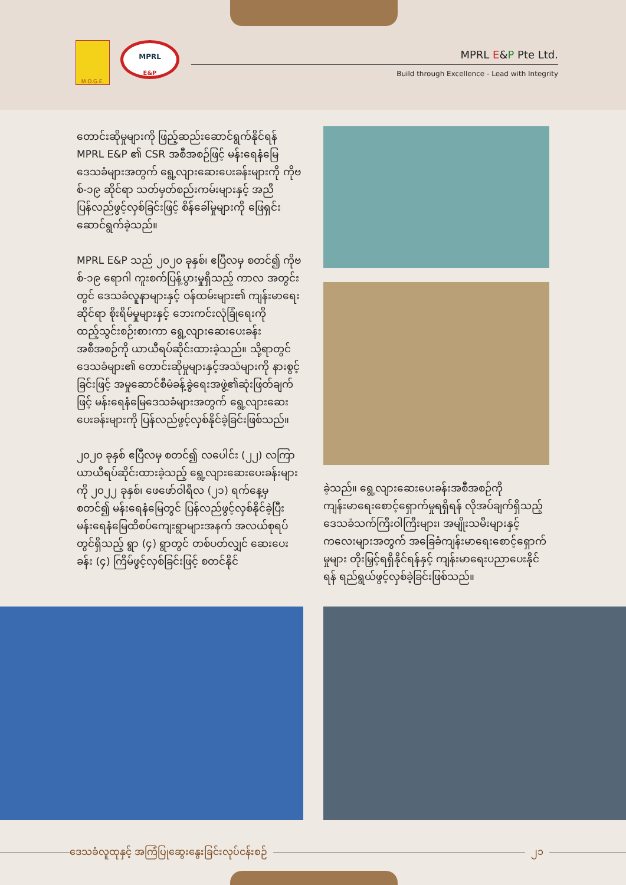M.O.G.E.
MPRL
E&P
MPRL E&P Pte Ltd.
Build through Excellence - Lead with Integrity
တောင်းဆိုမှုများကို ဖြည့်ဆည်းဆောင်ရွက်နိုင်ရန် MPRL E&P ၏ CSR အစီအစဉ်ဖြင့် မန်းရေနံမြေ ဒေသခံများအတွက် ရွေ့လျားဆေးပေးခန်းများကို ကိုဗစ်-၁၉ ဆိုင်ရာ သတ်မှတ်စည်းကမ်းများနှင့် အညီ ပြန်လည်ဖွင့်လှစ်ခြင်းဖြင့် စိန်ခေါ်မှုများကို ဖြေရှင်းဆောင်ရွက်ခဲ့သည်။
MPRL E&P သည် ၂၀၂၀ ခုနှစ်၊ ဧပြီလမှ စတင်၍ ကိုဗစ်-၁၉ ရောဂါ ကူးစက်ပြန့်ပွားမှုရှိသည့် ကာလ အတွင်းတွင် ဒေသခံလူနာများနှင့် ဝန်ထမ်းများ၏ ကျန်းမာရေးဆိုင်ရာ စိုးရိမ်မှုများနှင့် ဘေးကင်းလုံခြုံရေးကို ထည့်သွင်းစဉ်းစားကာ ရွေ့လျားဆေးပေးခန်း အစီအစဉ်ကို ယာယီရပ်ဆိုင်းထားခဲ့သည်။ သို့ရာတွင် ဒေသခံများ၏ တောင်းဆိုမှုများနှင့်အသံများကို နားစွင့်ခြင်းဖြင့် အမှုဆောင်စီမံခန့်ခွဲရေးအဖွဲ့၏ဆုံးဖြတ်ချက်ဖြင့် မန်းရေနံမြေဒေသခံများအတွက် ရွေ့လျားဆေးပေးခန်းများကို ပြန်လည်ဖွင့်လှစ်နိုင်ခဲ့ခြင်းဖြစ်သည်။
၂၀၂၀ ခုနှစ် ဧပြီလမှ စတင်၍ လပေါင်း (၂၂) လကြာ ယာယီရပ်ဆိုင်းထားခဲ့သည့် ရွေ့လျားဆေးပေးခန်းများကို ၂၀၂၂ ခုနှစ်၊ ဖေဖော်ဝါရီလ (၂၁) ရက်နေ့မှ စတင်၍ မန်းရေနံမြေတွင် ပြန်လည်ဖွင့်လှစ်နိုင်ခဲ့ပြီး မန်းရေနံမြေထိစပ်ကျေးရွာများအနက် အလယ်စုရပ်တွင်ရှိသည့် ရွာ (၄) ရွာတွင် တစ်ပတ်လျှင် ဆေးပေးခန်း (၄) ကြိမ်ဖွင့်လှစ်ခြင်းဖြင့် စတင်နိုင်
ခဲ့သည်။ ရွေ့လျားဆေးပေးခန်းအစီအစဉ်ကို ကျန်းမာရေးစောင့်ရှောက်မှုရရှိရန် လိုအပ်ချက်ရှိသည့် ဒေသခံသက်ကြီးဝါကြီးများ၊ အမျိုးသမီးများနှင့် ကလေးများအတွက် အခြေခံကျန်းမာရေးစောင့်ရှောက်မှုများ တိုးမြှင့်ရရှိနိုင်ရန်နှင့် ကျန်းမာရေးပညာပေးနိုင်ရန် ရည်ရွယ်ဖွင့်လှစ်ခဲ့ခြင်းဖြစ်သည်။
ဒေသခံလူထုနှင့် အကြံပြုဆွေးနွေးခြင်းလုပ်ငန်းစဉ်
၂၁